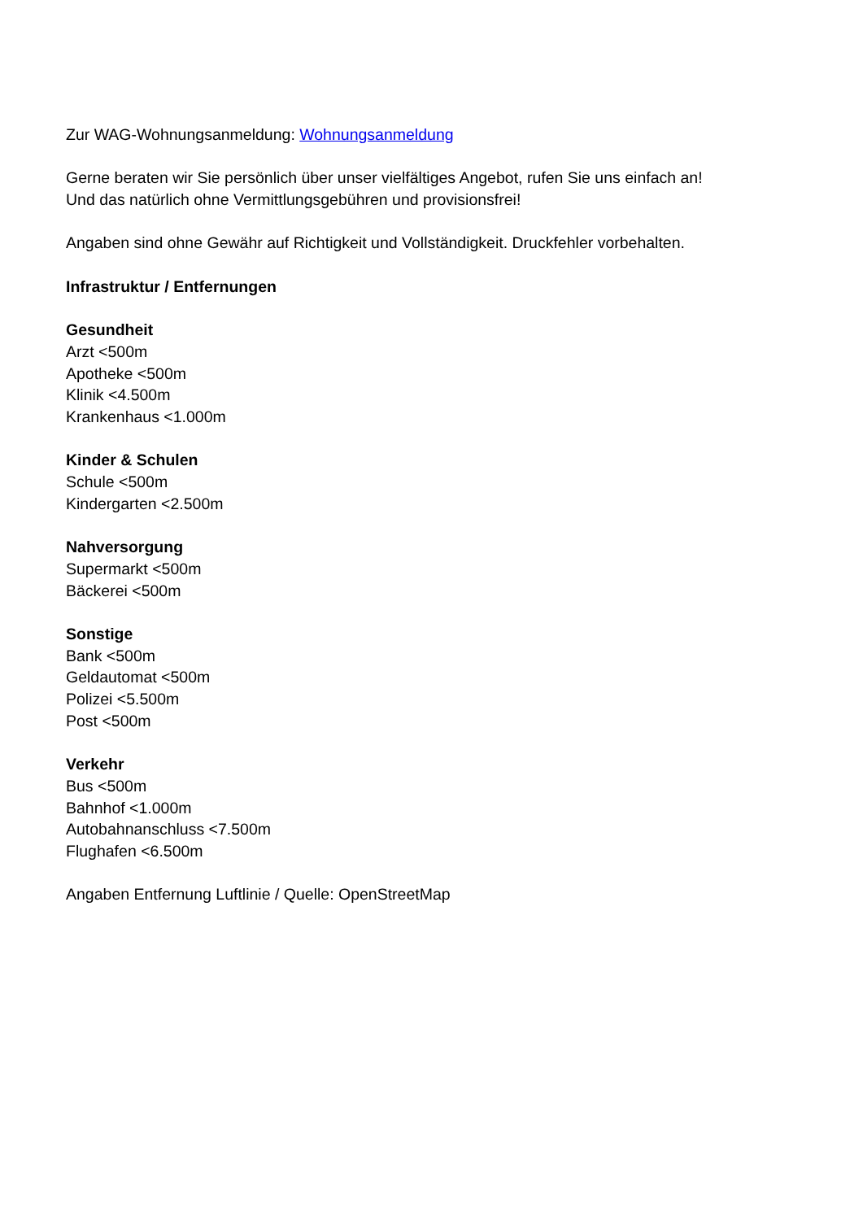Zur WAG-Wohnungsanmeldung: Wohnungsanmeldung
Gerne beraten wir Sie persönlich über unser vielfältiges Angebot, rufen Sie uns einfach an!
Und das natürlich ohne Vermittlungsgebühren und provisionsfrei!
Angaben sind ohne Gewähr auf Richtigkeit und Vollständigkeit. Druckfehler vorbehalten.
Infrastruktur / Entfernungen
Gesundheit
Arzt <500m
Apotheke <500m
Klinik <4.500m
Krankenhaus <1.000m
Kinder & Schulen
Schule <500m
Kindergarten <2.500m
Nahversorgung
Supermarkt <500m
Bäckerei <500m
Sonstige
Bank <500m
Geldautomat <500m
Polizei <5.500m
Post <500m
Verkehr
Bus <500m
Bahnhof <1.000m
Autobahnanschluss <7.500m
Flughafen <6.500m
Angaben Entfernung Luftlinie / Quelle: OpenStreetMap